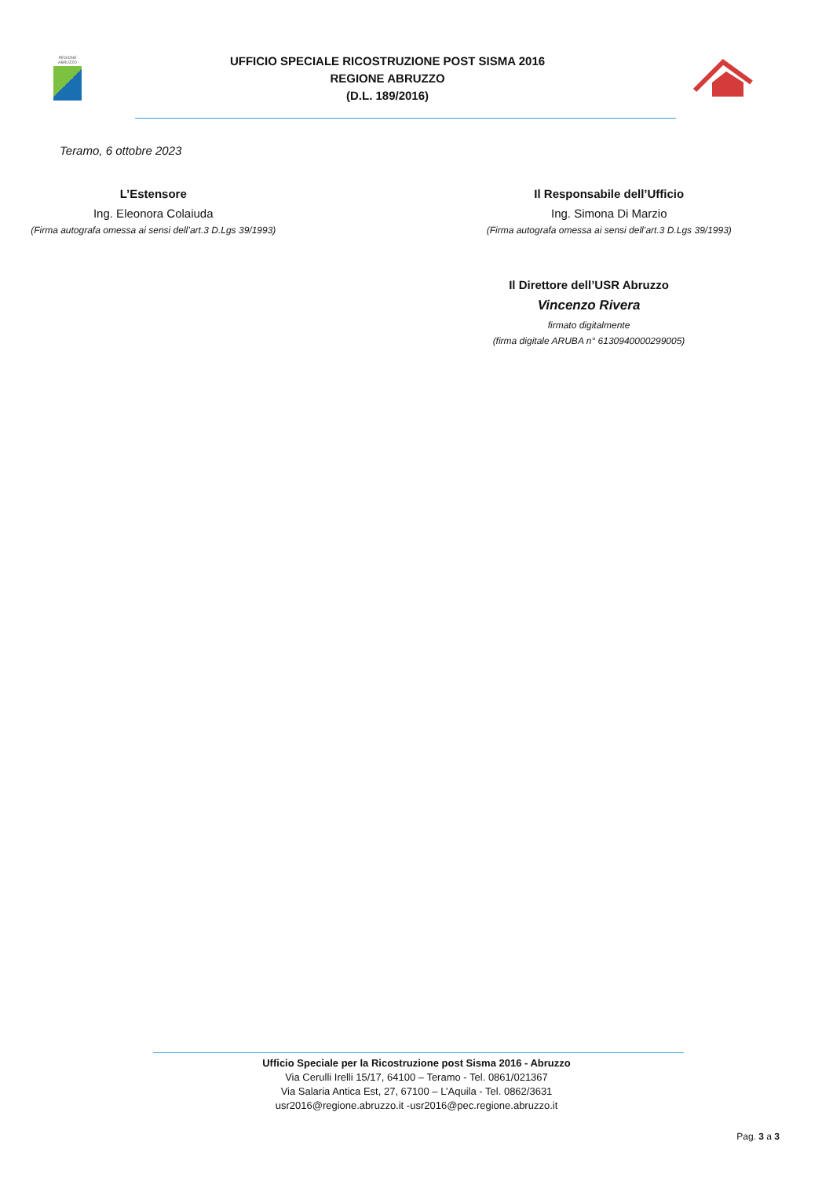REGIONE ABRUZZO
UFFICIO SPECIALE RICOSTRUZIONE POST SISMA 2016
REGIONE ABRUZZO
(D.L. 189/2016)
Teramo, 6 ottobre 2023
L’Estensore
Ing. Eleonora Colaiuda
(Firma autografa omessa ai sensi dell’art.3 D.Lgs 39/1993)
Il Responsabile dell’Ufficio
Ing. Simona Di Marzio
(Firma autografa omessa ai sensi dell’art.3 D.Lgs 39/1993)
Il Direttore dell’USR Abruzzo
Vincenzo Rivera
firmato digitalmente
(firma digitale ARUBA n° 6130940000299005)
Ufficio Speciale per la Ricostruzione post Sisma 2016 - Abruzzo
Via Cerulli Irelli 15/17, 64100 – Teramo - Tel. 0861/021367
Via Salaria Antica Est, 27, 67100 – L’Aquila - Tel. 0862/3631
usr2016@regione.abruzzo.it -usr2016@pec.regione.abruzzo.it
Pag. 3 a 3